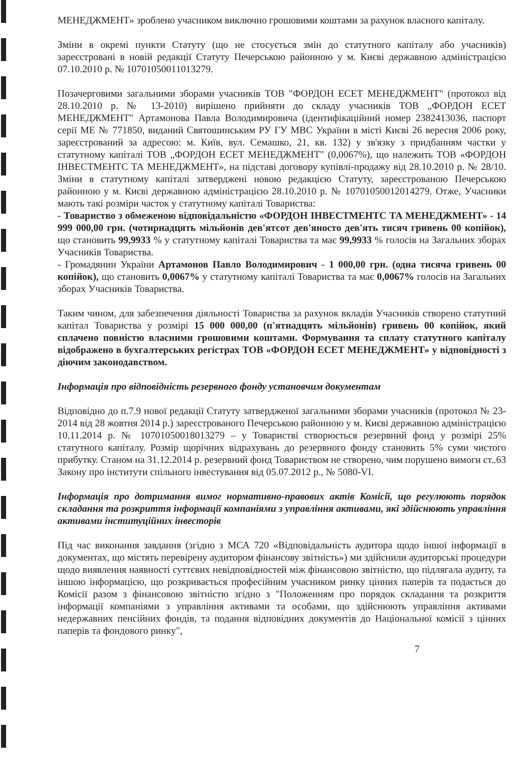МЕНЕДЖМЕНТ» зроблено учасником виключно грошовими коштами за рахунок власного капіталу.
Зміни в окремі пункти Статуту (що не стосується змін до статутного капіталу або учасників) зареєстровані в новій редакції Статуту Печерською районною у м. Києві державною адміністрацією 07.10.2010 р. № 10701050011013279.
Позачерговими загальними зборами учасників ТОВ "ФОРДОН ЕСЕТ МЕНЕДЖМЕНТ" (протокол від 28.10.2010 р. № 13-2010) вирішено прийняти до складу учасників ТОВ „ФОРДОН ЕСЕТ МЕНЕДЖМЕНТ" Артамонова Павла Володимировича (ідентифікаційний номер 2382413036, паспорт серії МЕ № 771850, виданий Святошинським РУ ГУ МВС України в місті Києві 26 вересня 2006 року, зареєстрований за адресою: м. Київ, вул. Семашко, 21, кв. 132) у зв'язку з придбанням частки у статутному капіталі ТОВ „ФОРДОН ЕСЕТ МЕНЕДЖМЕНТ" (0,0067%), що належить ТОВ «ФОРДОН ІНВЕСТМЕНТС ТА МЕНЕДЖМЕНТ», на підставі договору купівлі-продажу від 28.10.2010 р. № 28/10. Зміни в статутному капіталі затверджені новою редакцією Статуту, зареєстрованою Печерською районною у м. Києві державною адміністрацією 28.10.2010 р. № 10701050012014279. Отже, Учасники мають такі розміри часток у статутному капіталі Товариства:
- Товариство з обмеженою відповідальністю «ФОРДОН ІНВЕСТМЕНТС ТА МЕНЕДЖМЕНТ» - 14 999 000,00 грн. (чотирнадцять мільйонів дев'ятсот дев'яносто дев'ять тисяч гривень 00 копійок), що становить 99,9933 % у статутному капіталі Товариства та має 99,9933 % голосів на Загальних зборах Учасників Товариства.
- Громадянин України Артамонов Павло Володимирович - 1 000,00 грн. (одна тисяча гривень 00 копійок), що становить 0,0067% у статутному капіталі Товариства та має 0,0067% голосів на Загальних зборах Учасників Товариства.
Таким чином, для забезпечення діяльності Товариства за рахунок вкладів Учасників створено статутний капітал Товариства у розмірі 15 000 000,00 (п'ятнадцять мільйонів) гривень 00 копійок, який сплачено повністю власними грошовими коштами. Формування та сплату статутного капіталу відображено в бухгалтерських регістрах ТОВ «ФОРДОН ЕСЕТ МЕНЕДЖМЕНТ» у відповідності з діючим законодавством.
Інформація про відповідність резервного фонду установчим документам
Відповідно до п.7.9 нової редакції Статуту затвердженої загальними зборами учасників (протокол № 23-2014 від 28 жовтня 2014 р.) зареєстрованого Печерською районною у м. Києві державною адміністрацією 10.11.2014 р. № 10701050018013279 – у Товаристві створюється резервний фонд у розмірі 25% статутного капіталу. Розмір щорічних відрахувань до резервного фонду становить 5% суми чистого прибутку. Станом на 31.12.2014 р. резервний фонд Товариством не створено, чим порушено вимоги ст..63 Закону про інститути спільного інвестування від 05.07.2012 р., № 5080-VI.
Інформація про дотримання вимог нормативно-правових актів Комісії, що регулюють порядок складання та розкриття інформації компаніями з управління активами, які здійснюють управління активами інституційних інвесторів
Під час виконання завдання (згідно з МСА 720 «Відповідальність аудитора щодо іншої інформації в документах, що містять перевірену аудитором фінансову звітність») ми здійснили аудиторські процедури щодо виявлення наявності суттєвих невідповідностей між фінансовою звітністю, що підлягала аудиту, та іншою інформацією, що розкривається професійним учасником ринку цінних паперів та подається до Комісії разом з фінансовою звітністю згідно з "Положенням про порядок складання та розкриття інформації компаніями з управління активами та особами, що здійснюють управління активами недержавних пенсійних фондів, та подання відповідних документів до Національної комісії з цінних паперів та фондового ринку",
7